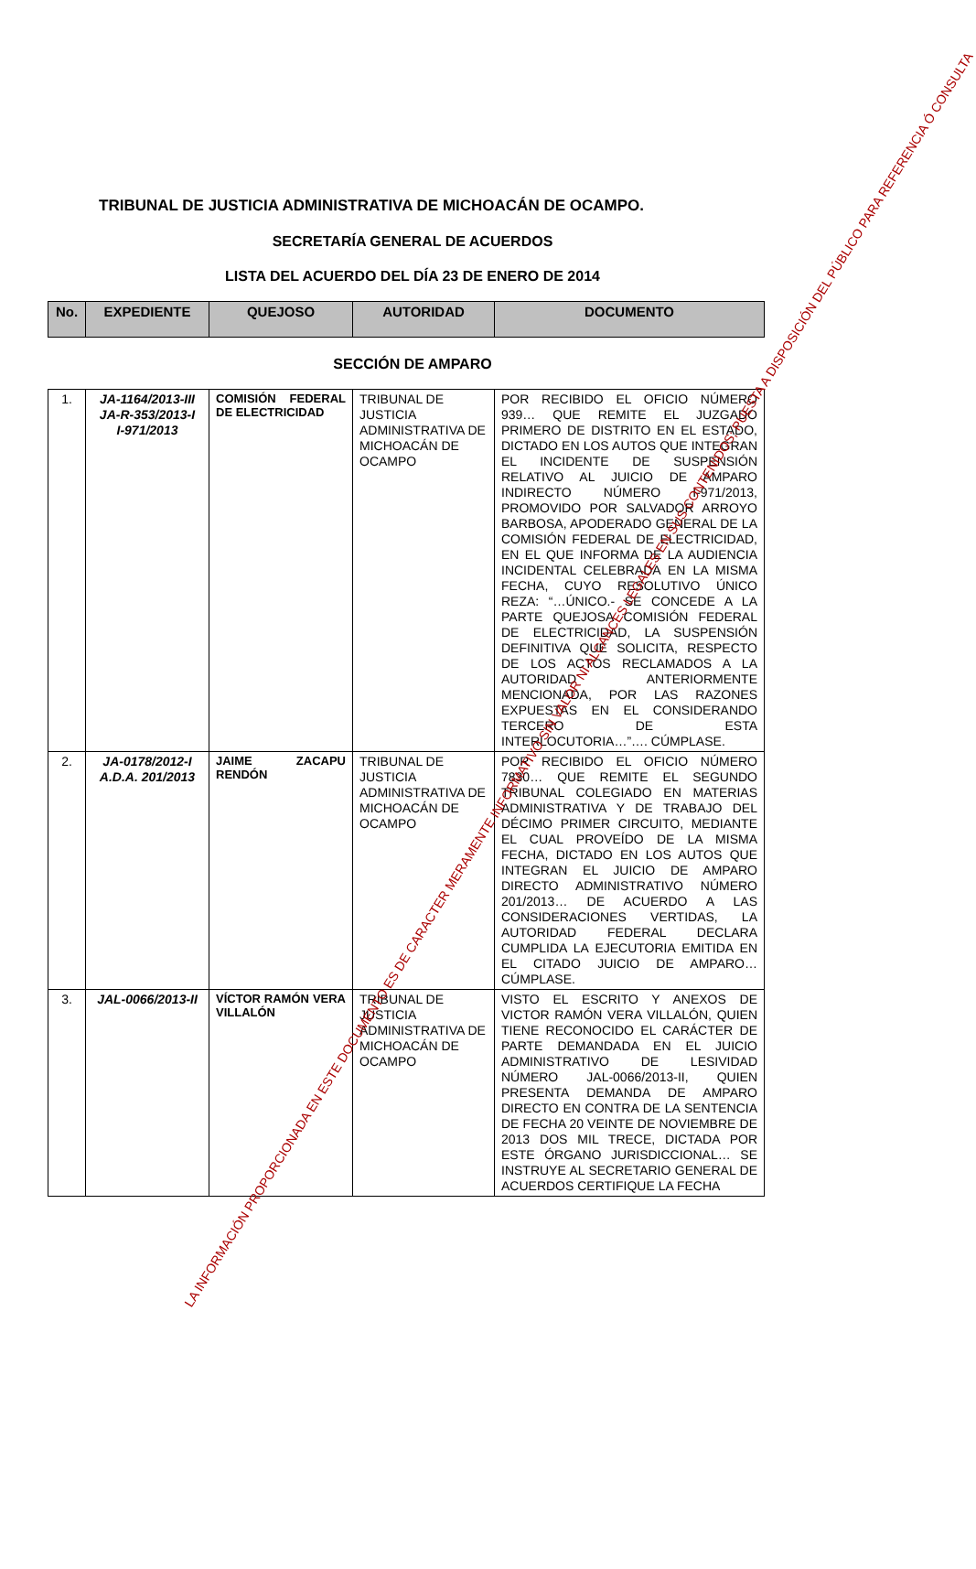TRIBUNAL DE JUSTICIA ADMINISTRATIVA DE MICHOACÁN DE OCAMPO.
SECRETARÍA GENERAL DE ACUERDOS
LISTA DEL ACUERDO DEL DÍA 23 DE ENERO DE 2014
| No. | EXPEDIENTE | QUEJOSO | AUTORIDAD | DOCUMENTO |
| --- | --- | --- | --- | --- |
SECCIÓN DE AMPARO
| 1. | JA-1164/2013-III JA-R-353/2013-I I-971/2013 | COMISIÓN FEDERAL DE ELECTRICIDAD | TRIBUNAL DE JUSTICIA ADMINISTRATIVA DE MICHOACÁN DE OCAMPO | POR RECIBIDO EL OFICIO NÚMERO 939… QUE REMITE EL JUZGADO PRIMERO DE DISTRITO EN EL ESTADO, DICTADO EN LOS AUTOS QUE INTEGRAN EL INCIDENTE DE SUSPENSIÓN RELATIVO AL JUICIO DE AMPARO INDIRECTO NÚMERO I-971/2013, PROMOVIDO POR SALVADOR ARROYO BARBOSA, APODERADO GENERAL DE LA COMISIÓN FEDERAL DE ELECTRICIDAD, EN EL QUE INFORMA DE LA AUDIENCIA INCIDENTAL CELEBRADA EN LA MISMA FECHA, CUYO RESOLUTIVO ÚNICO REZA: “…ÚNICO.- SE CONCEDE A LA PARTE QUEJOSA COMISIÓN FEDERAL DE ELECTRICIDAD, LA SUSPENSIÓN DEFINITIVA QUE SOLICITA, RESPECTO DE LOS ACTOS RECLAMADOS A LA AUTORIDAD ANTERIORMENTE MENCIONADA, POR LAS RAZONES EXPUESTAS EN EL CONSIDERANDO TERCERO DE ESTA INTERLOCUTORIA…”…. CÚMPLASE. |
| 2. | JA-0178/2012-I A.D.A. 201/2013 | JAIME ZACAPU RENDÓN | TRIBUNAL DE JUSTICIA ADMINISTRATIVA DE MICHOACÁN DE OCAMPO | POR RECIBIDO EL OFICIO NÚMERO 7830… QUE REMITE EL SEGUNDO TRIBUNAL COLEGIADO EN MATERIAS ADMINISTRATIVA Y DE TRABAJO DEL DÉCIMO PRIMER CIRCUITO, MEDIANTE EL CUAL PROVEÍDO DE LA MISMA FECHA, DICTADO EN LOS AUTOS QUE INTEGRAN EL JUICIO DE AMPARO DIRECTO ADMINISTRATIVO NÚMERO 201/2013… DE ACUERDO A LAS CONSIDERACIONES VERTIDAS, LA AUTORIDAD FEDERAL DECLARA CUMPLIDA LA EJECUTORIA EMITIDA EN EL CITADO JUICIO DE AMPARO… CÚMPLASE. |
| 3. | JAL-0066/2013-II | VÍCTOR RAMÓN VERA VILLALÓN | TRIBUNAL DE JUSTICIA ADMINISTRATIVA DE MICHOACÁN DE OCAMPO | VISTO EL ESCRITO Y ANEXOS DE VICTOR RAMÓN VERA VILLALÓN, QUIEN TIENE RECONOCIDO EL CARÁCTER DE PARTE DEMANDADA EN EL JUICIO ADMINISTRATIVO DE LESIVIDAD NÚMERO JAL-0066/2013-II, QUIEN PRESENTA DEMANDA DE AMPARO DIRECTO EN CONTRA DE LA SENTENCIA DE FECHA 20 VEINTE DE NOVIEMBRE DE 2013 DOS MIL TRECE, DICTADA POR ESTE ÓRGANO JURISDICCIONAL… SE INSTRUYE AL SECRETARIO GENERAL DE ACUERDOS CERTIFIQUE LA FECHA |
LA INFORMACIÓN PROPORCIONADA EN ESTE DOCUMENTO ES DE CARACTER MERAMENTE INFORMATIVO SIN VALOR NI ALCANCES LEGALES EN SUS CONTENIDOS; PUESTA A DISPOSICIÓN DEL PÚBLICO PARA REFERENCIA Ó CONSULTA